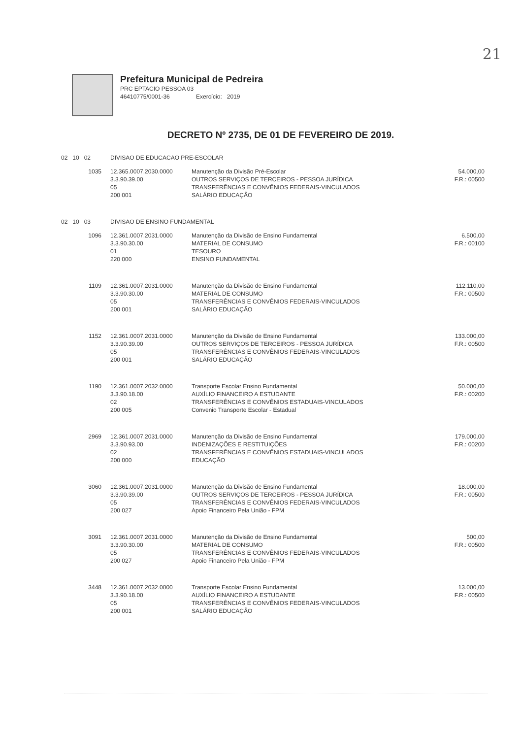21
Prefeitura Municipal de Pedreira
PRC EPTACIO PESSOA 03
46410775/0001-36 Exercício: 2019
DECRETO Nº 2735, DE 01 DE FEVEREIRO DE 2019.
| 02 10 02 | DIVISAO DE EDUCACAO PRE-ESCOLAR | | |
| 1035 | 12.365.0007.2030.0000 3.3.90.39.00 05 200 001 | Manutenção da Divisão Pré-Escolar OUTROS SERVIÇOS DE TERCEIROS - PESSOA JURÍDICA TRANSFERÊNCIAS E CONVÊNIOS FEDERAIS-VINCULADOS SALÁRIO EDUCAÇÃO | 54.000,00 F.R.: 00500 |
| 02 10 03 | DIVISAO DE ENSINO FUNDAMENTAL | | |
| 1096 | 12.361.0007.2031.0000 3.3.90.30.00 01 220 000 | Manutenção da Divisão de Ensino Fundamental MATERIAL DE CONSUMO TESOURO ENSINO FUNDAMENTAL | 6.500,00 F.R.: 00100 |
| 1109 | 12.361.0007.2031.0000 3.3.90.30.00 05 200 001 | Manutenção da Divisão de Ensino Fundamental MATERIAL DE CONSUMO TRANSFERÊNCIAS E CONVÊNIOS FEDERAIS-VINCULADOS SALÁRIO EDUCAÇÃO | 112.110,00 F.R.: 00500 |
| 1152 | 12.361.0007.2031.0000 3.3.90.39.00 05 200 001 | Manutenção da Divisão de Ensino Fundamental OUTROS SERVIÇOS DE TERCEIROS - PESSOA JURÍDICA TRANSFERÊNCIAS E CONVÊNIOS FEDERAIS-VINCULADOS SALÁRIO EDUCAÇÃO | 133.000,00 F.R.: 00500 |
| 1190 | 12.361.0007.2032.0000 3.3.90.18.00 02 200 005 | Transporte Escolar Ensino Fundamental AUXÍLIO FINANCEIRO A ESTUDANTE TRANSFERÊNCIAS E CONVÊNIOS ESTADUAIS-VINCULADOS Convenio Transporte Escolar - Estadual | 50.000,00 F.R.: 00200 |
| 2969 | 12.361.0007.2031.0000 3.3.90.93.00 02 200 000 | Manutenção da Divisão de Ensino Fundamental INDENIZAÇÕES E RESTITUIÇÕES TRANSFERÊNCIAS E CONVÊNIOS ESTADUAIS-VINCULADOS EDUCAÇÃO | 179.000,00 F.R.: 00200 |
| 3060 | 12.361.0007.2031.0000 3.3.90.39.00 05 200 027 | Manutenção da Divisão de Ensino Fundamental OUTROS SERVIÇOS DE TERCEIROS - PESSOA JURÍDICA TRANSFERÊNCIAS E CONVÊNIOS FEDERAIS-VINCULADOS Apoio Financeiro Pela União - FPM | 18.000,00 F.R.: 00500 |
| 3091 | 12.361.0007.2031.0000 3.3.90.30.00 05 200 027 | Manutenção da Divisão de Ensino Fundamental MATERIAL DE CONSUMO TRANSFERÊNCIAS E CONVÊNIOS FEDERAIS-VINCULADOS Apoio Financeiro Pela União - FPM | 500,00 F.R.: 00500 |
| 3448 | 12.361.0007.2032.0000 3.3.90.18.00 05 200 001 | Transporte Escolar Ensino Fundamental AUXÍLIO FINANCEIRO A ESTUDANTE TRANSFERÊNCIAS E CONVÊNIOS FEDERAIS-VINCULADOS SALÁRIO EDUCAÇÃO | 13.000,00 F.R.: 00500 |